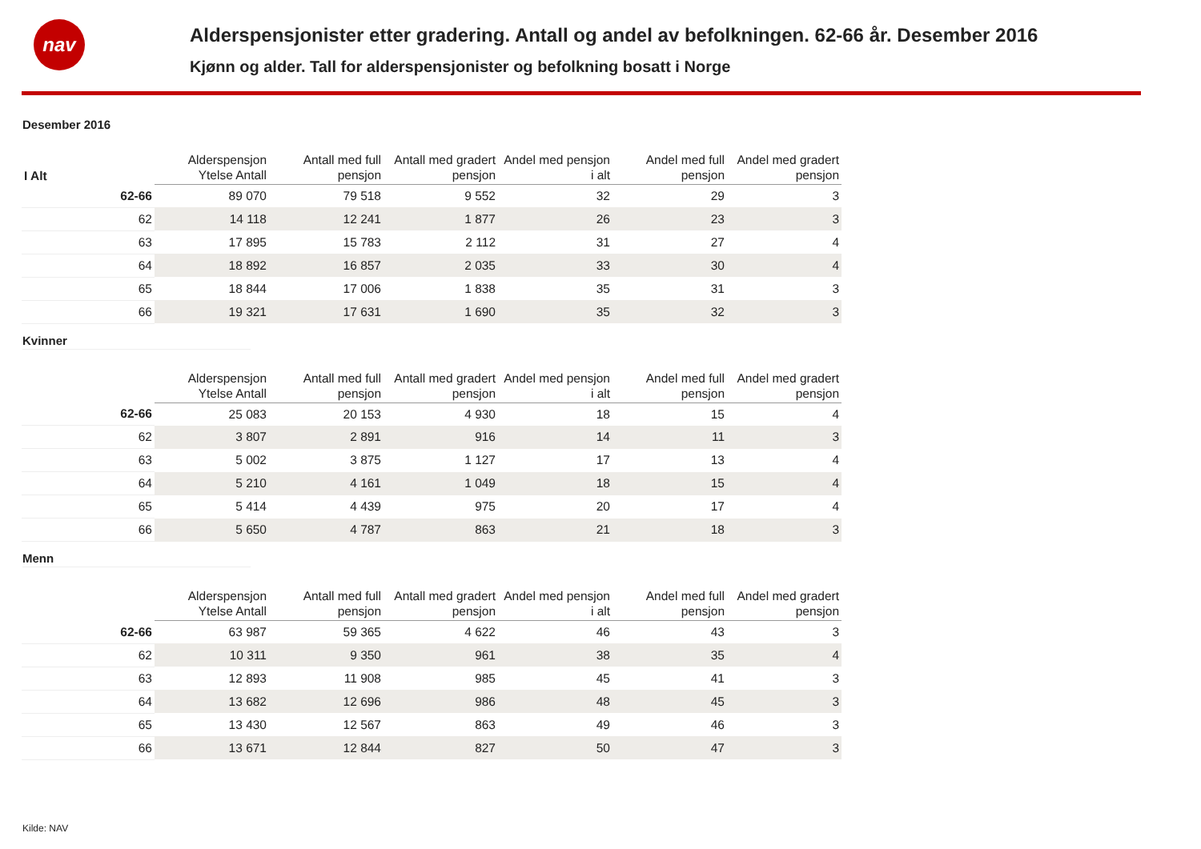nav
Alderspensjonister etter gradering. Antall og andel av befolkningen. 62-66 år. Desember 2016
Kjønn og alder. Tall for alderspensjonister og befolkning bosatt i Norge
Desember 2016
| I Alt | Alderspensjon Ytelse Antall | Antall med full pensjon | Antall med gradert pensjon | Andel med pensjon i alt | Andel med full pensjon | Andel med gradert pensjon |
| --- | --- | --- | --- | --- | --- | --- |
| 62-66 | 89 070 | 79 518 | 9 552 | 32 | 29 | 3 |
| 62 | 14 118 | 12 241 | 1 877 | 26 | 23 | 3 |
| 63 | 17 895 | 15 783 | 2 112 | 31 | 27 | 4 |
| 64 | 18 892 | 16 857 | 2 035 | 33 | 30 | 4 |
| 65 | 18 844 | 17 006 | 1 838 | 35 | 31 | 3 |
| 66 | 19 321 | 17 631 | 1 690 | 35 | 32 | 3 |
Kvinner
| | Alderspensjon Ytelse Antall | Antall med full pensjon | Antall med gradert pensjon | Andel med pensjon i alt | Andel med full pensjon | Andel med gradert pensjon |
| --- | --- | --- | --- | --- | --- | --- |
| 62-66 | 25 083 | 20 153 | 4 930 | 18 | 15 | 4 |
| 62 | 3 807 | 2 891 | 916 | 14 | 11 | 3 |
| 63 | 5 002 | 3 875 | 1 127 | 17 | 13 | 4 |
| 64 | 5 210 | 4 161 | 1 049 | 18 | 15 | 4 |
| 65 | 5 414 | 4 439 | 975 | 20 | 17 | 4 |
| 66 | 5 650 | 4 787 | 863 | 21 | 18 | 3 |
Menn
| | Alderspensjon Ytelse Antall | Antall med full pensjon | Antall med gradert pensjon | Andel med pensjon i alt | Andel med full pensjon | Andel med gradert pensjon |
| --- | --- | --- | --- | --- | --- | --- |
| 62-66 | 63 987 | 59 365 | 4 622 | 46 | 43 | 3 |
| 62 | 10 311 | 9 350 | 961 | 38 | 35 | 4 |
| 63 | 12 893 | 11 908 | 985 | 45 | 41 | 3 |
| 64 | 13 682 | 12 696 | 986 | 48 | 45 | 3 |
| 65 | 13 430 | 12 567 | 863 | 49 | 46 | 3 |
| 66 | 13 671 | 12 844 | 827 | 50 | 47 | 3 |
Kilde: NAV